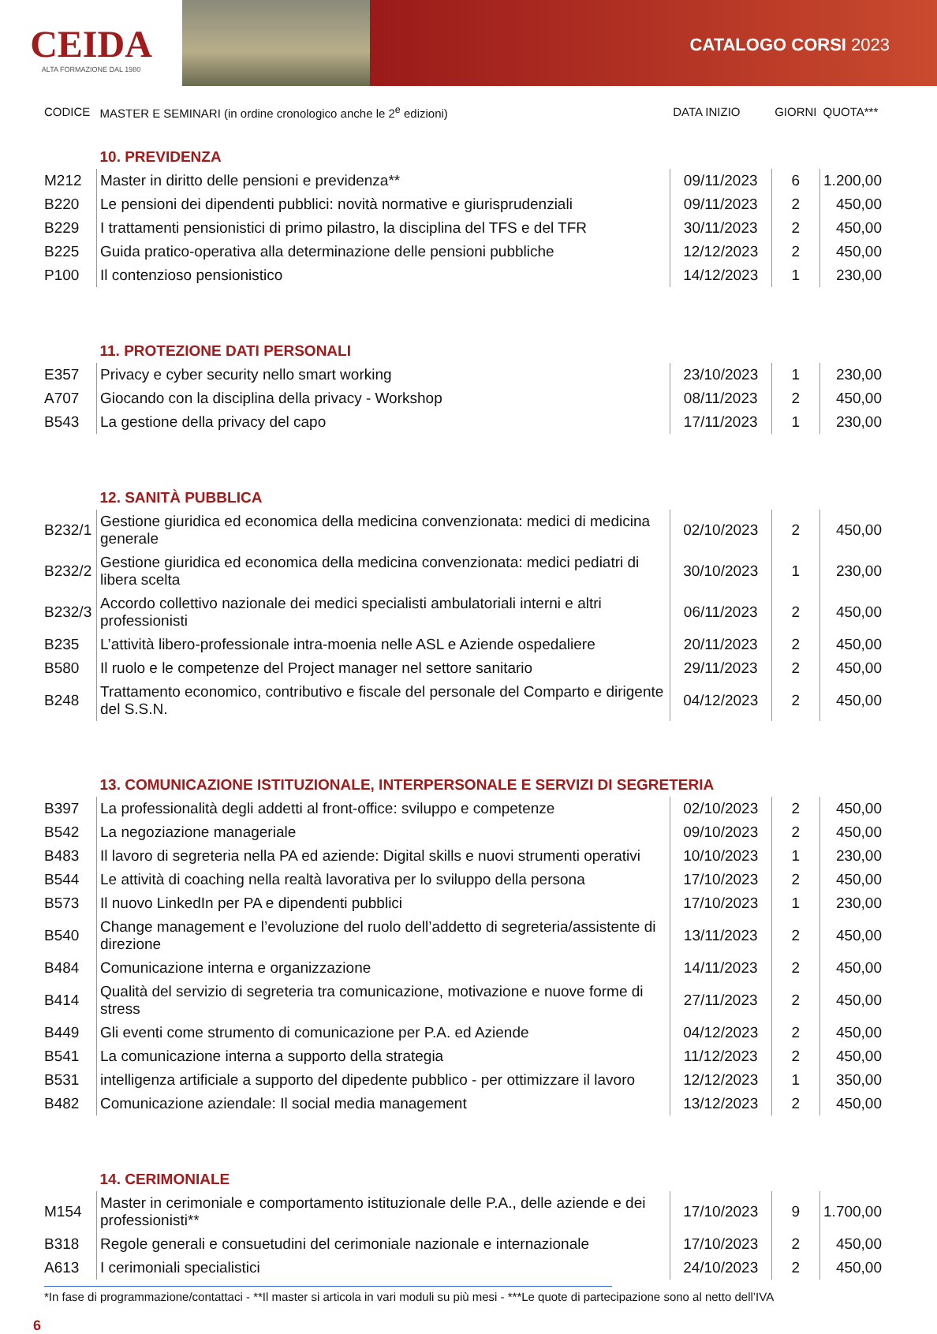CEIDA
ALTA FORMAZIONE DAL 1980
CATALOGO CORSI 2023
| CODICE | MASTER E SEMINARI (in ordine cronologico anche le 2<sup>e</sup> edizioni) | DATA INIZIO | GIORNI | QUOTA*** |
| | 10. PREVIDENZA | | | |
| M212 | Master in diritto delle pensioni e previdenza** | 09/11/2023 | 6 | 1.200,00 |
| B220 | Le pensioni dei dipendenti pubblici: novità normative e giurisprudenziali | 09/11/2023 | 2 | 450,00 |
| B229 | I trattamenti pensionistici di primo pilastro, la disciplina del TFS e del TFR | 30/11/2023 | 2 | 450,00 |
| B225 | Guida pratico-operativa alla determinazione delle pensioni pubbliche | 12/12/2023 | 2 | 450,00 |
| P100 | Il contenzioso pensionistico | 14/12/2023 | 1 | 230,00 |
| | 11. PROTEZIONE DATI PERSONALI | | | |
| E357 | Privacy e cyber security nello smart working | 23/10/2023 | 1 | 230,00 |
| A707 | Giocando con la disciplina della privacy - Workshop | 08/11/2023 | 2 | 450,00 |
| B543 | La gestione della privacy del capo | 17/11/2023 | 1 | 230,00 |
| | 12. SANITÀ PUBBLICA | | | |
| B232/1 | Gestione giuridica ed economica della medicina convenzionata: medici di medicina generale | 02/10/2023 | 2 | 450,00 |
| B232/2 | Gestione giuridica ed economica della medicina convenzionata: medici pediatri di libera scelta | 30/10/2023 | 1 | 230,00 |
| B232/3 | Accordo collettivo nazionale dei medici specialisti ambulatoriali interni e altri professionisti | 06/11/2023 | 2 | 450,00 |
| B235 | L’attività libero-professionale intra-moenia nelle ASL e Aziende ospedaliere | 20/11/2023 | 2 | 450,00 |
| B580 | Il ruolo e le competenze del Project manager nel settore sanitario | 29/11/2023 | 2 | 450,00 |
| B248 | Trattamento economico, contributivo e fiscale del personale del Comparto e dirigente del S.S.N. | 04/12/2023 | 2 | 450,00 |
| | 13. COMUNICAZIONE ISTITUZIONALE, INTERPERSONALE E SERVIZI DI SEGRETERIA | | | |
| B397 | La professionalità degli addetti al front-office: sviluppo e competenze | 02/10/2023 | 2 | 450,00 |
| B542 | La negoziazione manageriale | 09/10/2023 | 2 | 450,00 |
| B483 | Il lavoro di segreteria nella PA ed aziende: Digital skills e nuovi strumenti operativi | 10/10/2023 | 1 | 230,00 |
| B544 | Le attività di coaching nella realtà lavorativa per lo sviluppo della persona | 17/10/2023 | 2 | 450,00 |
| B573 | Il nuovo LinkedIn per PA e dipendenti pubblici | 17/10/2023 | 1 | 230,00 |
| B540 | Change management e l’evoluzione del ruolo dell’addetto di segreteria/assistente di direzione | 13/11/2023 | 2 | 450,00 |
| B484 | Comunicazione interna e organizzazione | 14/11/2023 | 2 | 450,00 |
| B414 | Qualità del servizio di segreteria tra comunicazione, motivazione e nuove forme di stress | 27/11/2023 | 2 | 450,00 |
| B449 | Gli eventi come strumento di comunicazione per P.A. ed Aziende | 04/12/2023 | 2 | 450,00 |
| B541 | La comunicazione interna a supporto della strategia | 11/12/2023 | 2 | 450,00 |
| B531 | intelligenza artificiale a supporto del dipedente pubblico - per ottimizzare il lavoro | 12/12/2023 | 1 | 350,00 |
| B482 | Comunicazione aziendale: Il social media management | 13/12/2023 | 2 | 450,00 |
| | 14. CERIMONIALE | | | |
| M154 | Master in cerimoniale e comportamento istituzionale delle P.A., delle aziende e dei professionisti** | 17/10/2023 | 9 | 1.700,00 |
| B318 | Regole generali e consuetudini del cerimoniale nazionale e internazionale | 17/10/2023 | 2 | 450,00 |
| A613 | I cerimoniali specialistici | 24/10/2023 | 2 | 450,00 |
*In fase di programmazione/contattaci - **Il master si articola in vari moduli su più mesi - ***Le quote di partecipazione sono al netto dell’IVA
6